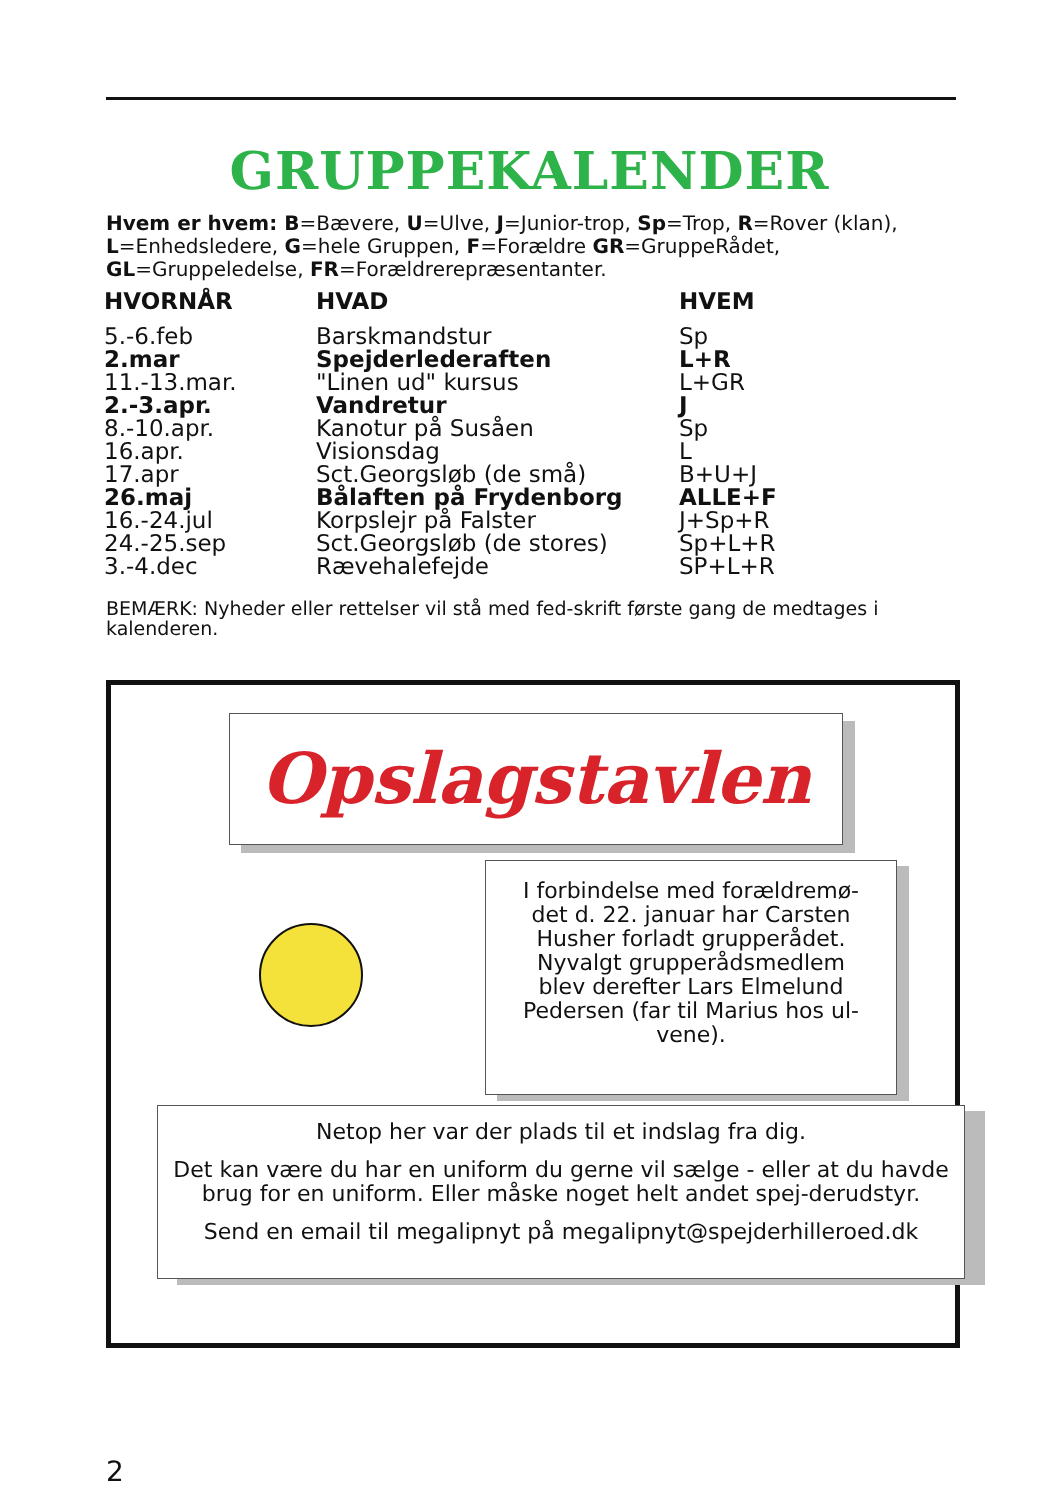GRUPPEKALENDER
Hvem er hvem: B=Bævere, U=Ulve, J=Junior-trop, Sp=Trop, R=Rover (klan), L=Enhedsledere, G=hele Gruppen, F=Forældre GR=GruppeRådet, GL=Gruppeledelse, FR=Forældrerepræsentanter.
| HVORNÅR | HVAD | HVEM |
| --- | --- | --- |
| 5.-6.feb | Barskmandstur | Sp |
| 2.mar | Spejderlederaften | L+R |
| 11.-13.mar. | "Linen ud" kursus | L+GR |
| 2.-3.apr. | Vandretur | J |
| 8.-10.apr. | Kanotur på Susåen | Sp |
| 16.apr. | Visionsdag | L |
| 17.apr | Sct.Georgsløb (de små) | B+U+J |
| 26.maj | Bålaften på Frydenborg | ALLE+F |
| 16.-24.jul | Korpslejr på Falster | J+Sp+R |
| 24.-25.sep | Sct.Georgsløb (de stores) | Sp+L+R |
| 3.-4.dec | Rævehalefejde | SP+L+R |
BEMÆRK: Nyheder eller rettelser vil stå med fed-skrift første gang de medtages i kalenderen.
Opslagstavlen
I forbindelse med forældremø-
det d. 22. januar har Carsten
Husher forladt grupperådet.
Nyvalgt grupperådsmedlem
blev derefter Lars Elmelund
Pedersen (far til Marius hos ul-
vene).
Netop her var der plads til et indslag fra dig.
Det kan være du har en uniform du gerne vil sælge - eller at du havde brug for en uniform. Eller måske noget helt andet spej-derudstyr.
Send en email til megalipnyt på megalipnyt@spejderhilleroed.dk
2